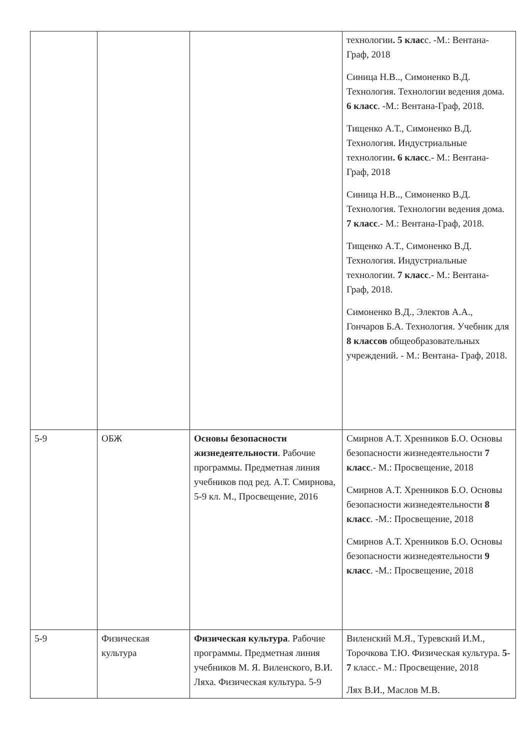| | | | технологии . 5 клас с. -М.: Вентана- Граф, 2018 Синица Н.В.., Симоненко В.Д. Технология. Технологии ведения дома. 6 класс . -М.: Вентана-Граф, 2018. Тищенко А.Т., Симоненко В.Д. Технология. Индустриальные технологии . 6 класс .- М.: Вентана- Граф, 2018 Синица Н.В.., Симоненко В.Д. Технология. Технологии ведения дома. 7 класс .- М.: Вентана-Граф, 2018. Тищенко А.Т., Симоненко В.Д. Технология. Индустриальные технологии. 7 класс .- М.: Вентана- Граф, 2018. Симоненко В.Д., Электов А.А., Гончаров Б.А. Технология. Учебник для 8 классов общеобразовательных учреждений. - М.: Вентана- Граф, 2018. |
| 5-9 | ОБЖ | Основы безопасности жизнедеятельности . Рабочие программы. Предметная линия учебников под ред. А.Т. Смирнова, 5-9 кл. М., Просвещение, 2016 | Смирнов А.Т. Хренников Б.О. Основы безопасности жизнедеятельности 7 класс .- М.: Просвещение, 2018 Смирнов А.Т. Хренников Б.О. Основы безопасности жизнедеятельности 8 класс . -М.: Просвещение, 2018 Смирнов А.Т. Хренников Б.О. Основы безопасности жизнедеятельности 9 класс . -М.: Просвещение, 2018 |
| 5-9 | Физическая культура | Физическая культура . Рабочие программы. Предметная линия учебников М. Я. Виленского, В.И. Ляха. Физическая культура. 5-9 | Виленский М.Я., Туревский И.М., Торочкова Т.Ю. Физическая культура. 5-7 класс.- М.: Просвещение, 2018 Лях В.И., Маслов М.В. |